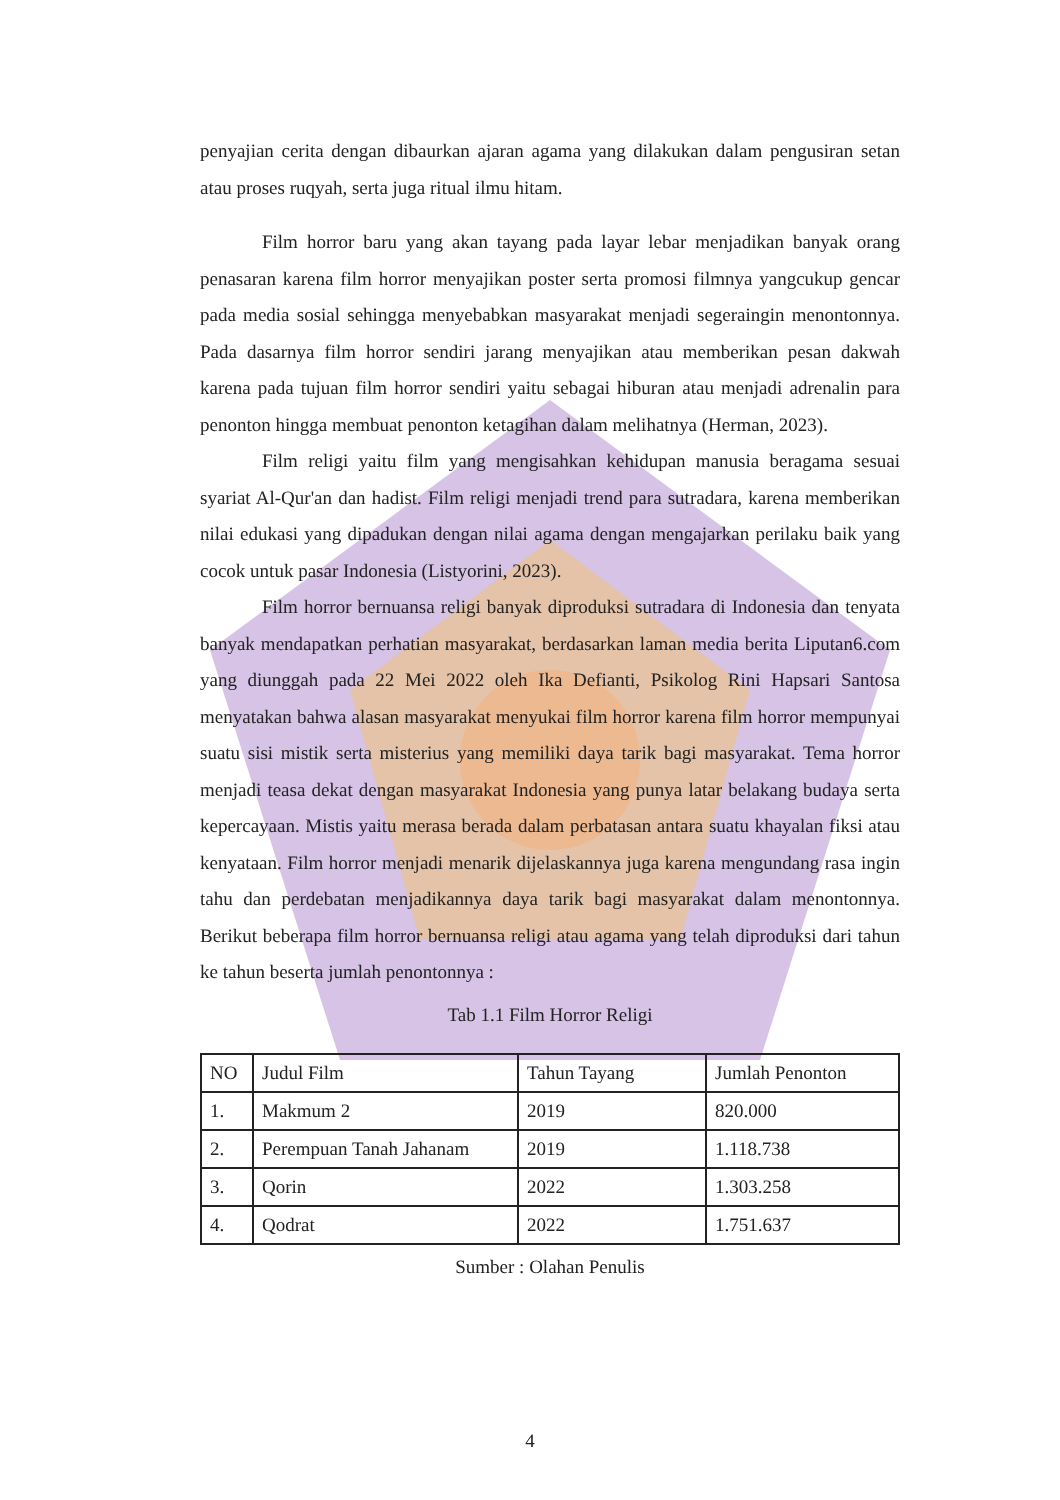penyajian cerita dengan dibaurkan ajaran agama yang dilakukan dalam pengusiran setan atau proses ruqyah, serta juga ritual ilmu hitam.
Film horror baru yang akan tayang pada layar lebar menjadikan banyak orang penasaran karena film horror menyajikan poster serta promosi filmnya yangcukup gencar pada media sosial sehingga menyebabkan masyarakat menjadi segeraingin menontonnya. Pada dasarnya film horror sendiri jarang menyajikan atau memberikan pesan dakwah karena pada tujuan film horror sendiri yaitu sebagai hiburan atau menjadi adrenalin para penonton hingga membuat penonton ketagihan dalam melihatnya (Herman, 2023).
Film religi yaitu film yang mengisahkan kehidupan manusia beragama sesuai syariat Al-Qur'an dan hadist. Film religi menjadi trend para sutradara, karena memberikan nilai edukasi yang dipadukan dengan nilai agama dengan mengajarkan perilaku baik yang cocok untuk pasar Indonesia (Listyorini, 2023).
Film horror bernuansa religi banyak diproduksi sutradara di Indonesia dan tenyata banyak mendapatkan perhatian masyarakat, berdasarkan laman media berita Liputan6.com yang diunggah pada 22 Mei 2022 oleh Ika Defianti, Psikolog Rini Hapsari Santosa menyatakan bahwa alasan masyarakat menyukai film horror karena film horror mempunyai suatu sisi mistik serta misterius yang memiliki daya tarik bagi masyarakat. Tema horror menjadi teasa dekat dengan masyarakat Indonesia yang punya latar belakang budaya serta kepercayaan. Mistis yaitu merasa berada dalam perbatasan antara suatu khayalan fiksi atau kenyataan. Film horror menjadi menarik dijelaskannya juga karena mengundang rasa ingin tahu dan perdebatan menjadikannya daya tarik bagi masyarakat dalam menontonnya. Berikut beberapa film horror bernuansa religi atau agama yang telah diproduksi dari tahun ke tahun beserta jumlah penontonnya :
Tab 1.1 Film Horror Religi
| NO | Judul Film | Tahun Tayang | Jumlah Penonton |
| --- | --- | --- | --- |
| 1. | Makmum 2 | 2019 | 820.000 |
| 2. | Perempuan Tanah Jahanam | 2019 | 1.118.738 |
| 3. | Qorin | 2022 | 1.303.258 |
| 4. | Qodrat | 2022 | 1.751.637 |
Sumber : Olahan Penulis
4